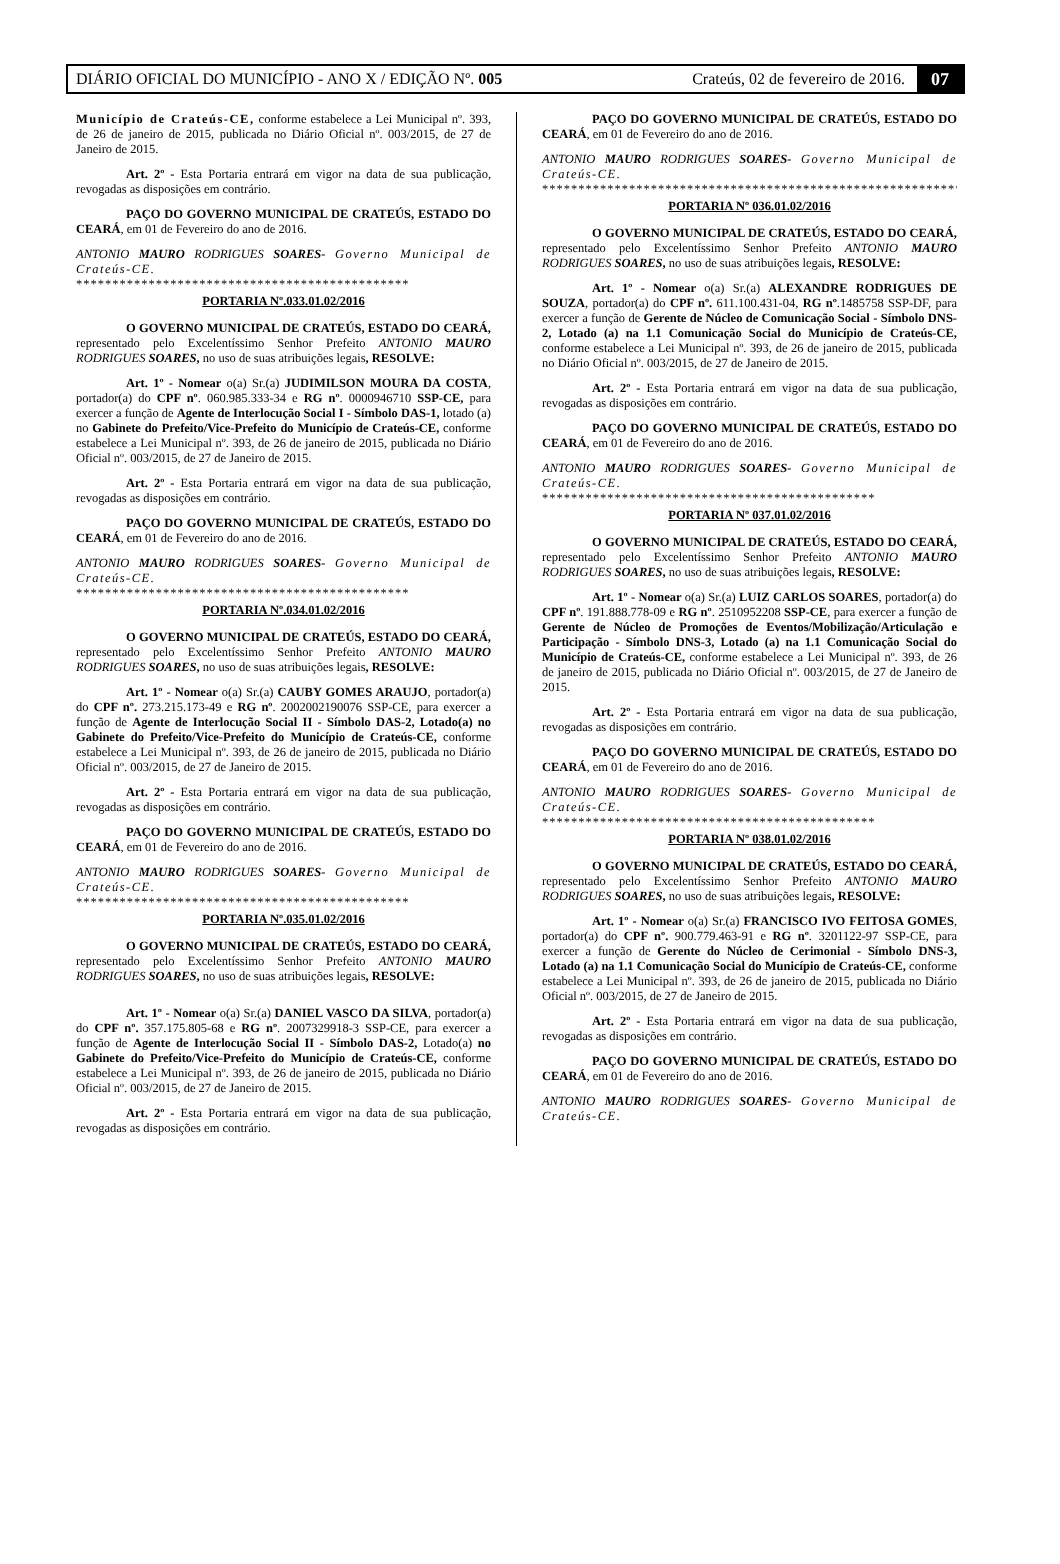DIÁRIO OFICIAL DO MUNICÍPIO - ANO X / EDIÇÃO Nº. 005 Crateús, 02 de fevereiro de 2016. 07
Município de Crateús-CE, conforme estabelece a Lei Municipal nº. 393, de 26 de janeiro de 2015, publicada no Diário Oficial nº. 003/2015, de 27 de Janeiro de 2015.
Art. 2º - Esta Portaria entrará em vigor na data de sua publicação, revogadas as disposições em contrário.
PAÇO DO GOVERNO MUNICIPAL DE CRATEÚS, ESTADO DO CEARÁ, em 01 de Fevereiro do ano de 2016.
ANTONIO MAURO RODRIGUES SOARES- Governo Municipal de Crateús-CE.
**********************************************
PORTARIA Nº.033.01.02/2016
O GOVERNO MUNICIPAL DE CRATEÚS, ESTADO DO CEARÁ, representado pelo Excelentíssimo Senhor Prefeito ANTONIO MAURO RODRIGUES SOARES, no uso de suas atribuições legais, RESOLVE:
Art. 1º - Nomear o(a) Sr.(a) JUDIMILSON MOURA DA COSTA, portador(a) do CPF nº. 060.985.333-34 e RG nº. 0000946710 SSP-CE, para exercer a função de Agente de Interlocução Social I - Símbolo DAS-1, lotado (a) no Gabinete do Prefeito/Vice-Prefeito do Município de Crateús-CE, conforme estabelece a Lei Municipal nº. 393, de 26 de janeiro de 2015, publicada no Diário Oficial nº. 003/2015, de 27 de Janeiro de 2015.
Art. 2º - Esta Portaria entrará em vigor na data de sua publicação, revogadas as disposições em contrário.
PAÇO DO GOVERNO MUNICIPAL DE CRATEÚS, ESTADO DO CEARÁ, em 01 de Fevereiro do ano de 2016.
ANTONIO MAURO RODRIGUES SOARES- Governo Municipal de Crateús-CE.
**********************************************
PORTARIA Nº.034.01.02/2016
O GOVERNO MUNICIPAL DE CRATEÚS, ESTADO DO CEARÁ, representado pelo Excelentíssimo Senhor Prefeito ANTONIO MAURO RODRIGUES SOARES, no uso de suas atribuições legais, RESOLVE:
Art. 1º - Nomear o(a) Sr.(a) CAUBY GOMES ARAUJO, portador(a) do CPF nº. 273.215.173-49 e RG nº. 2002002190076 SSP-CE, para exercer a função de Agente de Interlocução Social II - Símbolo DAS-2, Lotado(a) no Gabinete do Prefeito/Vice-Prefeito do Município de Crateús-CE, conforme estabelece a Lei Municipal nº. 393, de 26 de janeiro de 2015, publicada no Diário Oficial nº. 003/2015, de 27 de Janeiro de 2015.
Art. 2º - Esta Portaria entrará em vigor na data de sua publicação, revogadas as disposições em contrário.
PAÇO DO GOVERNO MUNICIPAL DE CRATEÚS, ESTADO DO CEARÁ, em 01 de Fevereiro do ano de 2016.
ANTONIO MAURO RODRIGUES SOARES- Governo Municipal de Crateús-CE.
**********************************************
PORTARIA Nº.035.01.02/2016
O GOVERNO MUNICIPAL DE CRATEÚS, ESTADO DO CEARÁ, representado pelo Excelentíssimo Senhor Prefeito ANTONIO MAURO RODRIGUES SOARES, no uso de suas atribuições legais, RESOLVE:
Art. 1º - Nomear o(a) Sr.(a) DANIEL VASCO DA SILVA, portador(a) do CPF nº. 357.175.805-68 e RG nº. 2007329918-3 SSP-CE, para exercer a função de Agente de Interlocução Social II - Símbolo DAS-2, Lotado(a) no Gabinete do Prefeito/Vice-Prefeito do Município de Crateús-CE, conforme estabelece a Lei Municipal nº. 393, de 26 de janeiro de 2015, publicada no Diário Oficial nº. 003/2015, de 27 de Janeiro de 2015.
Art. 2º - Esta Portaria entrará em vigor na data de sua publicação, revogadas as disposições em contrário.
PAÇO DO GOVERNO MUNICIPAL DE CRATEÚS, ESTADO DO CEARÁ, em 01 de Fevereiro do ano de 2016.
ANTONIO MAURO RODRIGUES SOARES- Governo Municipal de Crateús-CE.
**********************************************************
PORTARIA Nº 036.01.02/2016
O GOVERNO MUNICIPAL DE CRATEÚS, ESTADO DO CEARÁ, representado pelo Excelentíssimo Senhor Prefeito ANTONIO MAURO RODRIGUES SOARES, no uso de suas atribuições legais, RESOLVE:
Art. 1º - Nomear o(a) Sr.(a) ALEXANDRE RODRIGUES DE SOUZA, portador(a) do CPF nº. 611.100.431-04, RG nº.1485758 SSP-DF, para exercer a função de Gerente de Núcleo de Comunicação Social - Símbolo DNS-2, Lotado (a) na 1.1 Comunicação Social do Município de Crateús-CE, conforme estabelece a Lei Municipal nº. 393, de 26 de janeiro de 2015, publicada no Diário Oficial nº. 003/2015, de 27 de Janeiro de 2015.
Art. 2º - Esta Portaria entrará em vigor na data de sua publicação, revogadas as disposições em contrário.
PAÇO DO GOVERNO MUNICIPAL DE CRATEÚS, ESTADO DO CEARÁ, em 01 de Fevereiro do ano de 2016.
ANTONIO MAURO RODRIGUES SOARES- Governo Municipal de Crateús-CE.
**********************************************
PORTARIA Nº 037.01.02/2016
O GOVERNO MUNICIPAL DE CRATEÚS, ESTADO DO CEARÁ, representado pelo Excelentíssimo Senhor Prefeito ANTONIO MAURO RODRIGUES SOARES, no uso de suas atribuições legais, RESOLVE:
Art. 1º - Nomear o(a) Sr.(a) LUIZ CARLOS SOARES, portador(a) do CPF nº. 191.888.778-09 e RG nº. 2510952208 SSP-CE, para exercer a função de Gerente de Núcleo de Promoções de Eventos/Mobilização/Articulação e Participação - Símbolo DNS-3, Lotado (a) na 1.1 Comunicação Social do Município de Crateús-CE, conforme estabelece a Lei Municipal nº. 393, de 26 de janeiro de 2015, publicada no Diário Oficial nº. 003/2015, de 27 de Janeiro de 2015.
Art. 2º - Esta Portaria entrará em vigor na data de sua publicação, revogadas as disposições em contrário.
PAÇO DO GOVERNO MUNICIPAL DE CRATEÚS, ESTADO DO CEARÁ, em 01 de Fevereiro do ano de 2016.
ANTONIO MAURO RODRIGUES SOARES- Governo Municipal de Crateús-CE.
**********************************************
PORTARIA Nº 038.01.02/2016
O GOVERNO MUNICIPAL DE CRATEÚS, ESTADO DO CEARÁ, representado pelo Excelentíssimo Senhor Prefeito ANTONIO MAURO RODRIGUES SOARES, no uso de suas atribuições legais, RESOLVE:
Art. 1º - Nomear o(a) Sr.(a) FRANCISCO IVO FEITOSA GOMES, portador(a) do CPF nº. 900.779.463-91 e RG nº. 3201122-97 SSP-CE, para exercer a função de Gerente do Núcleo de Cerimonial - Símbolo DNS-3, Lotado (a) na 1.1 Comunicação Social do Município de Crateús-CE, conforme estabelece a Lei Municipal nº. 393, de 26 de janeiro de 2015, publicada no Diário Oficial nº. 003/2015, de 27 de Janeiro de 2015.
Art. 2º - Esta Portaria entrará em vigor na data de sua publicação, revogadas as disposições em contrário.
PAÇO DO GOVERNO MUNICIPAL DE CRATEÚS, ESTADO DO CEARÁ, em 01 de Fevereiro do ano de 2016.
ANTONIO MAURO RODRIGUES SOARES- Governo Municipal de Crateús-CE.